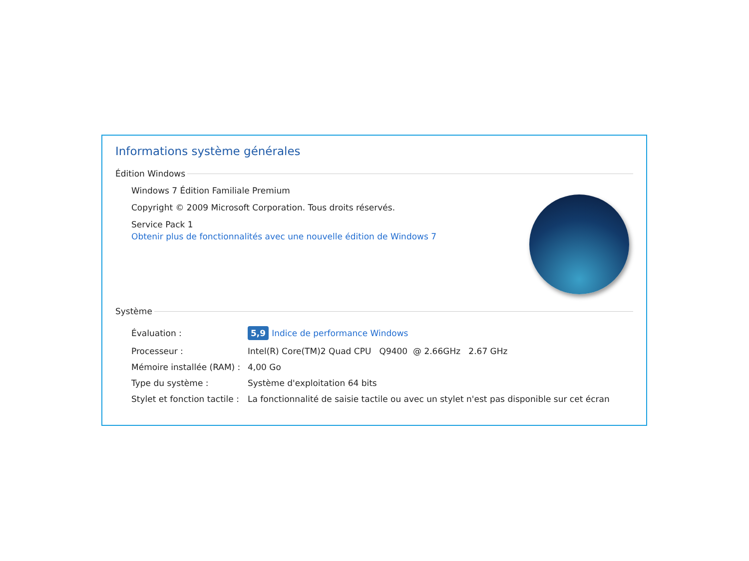Informations système générales
Édition Windows
Windows 7 Édition Familiale Premium
Copyright © 2009 Microsoft Corporation. Tous droits réservés.
Service Pack 1
Obtenir plus de fonctionnalités avec une nouvelle édition de Windows 7
Système
| Évaluation : | 5,9 Indice de performance Windows |
| Processeur : | Intel(R) Core(TM)2 Quad CPU Q9400 @ 2.66GHz 2.67 GHz |
| Mémoire installée (RAM) : | 4,00 Go |
| Type du système : | Système d'exploitation 64 bits |
| Stylet et fonction tactile : | La fonctionnalité de saisie tactile ou avec un stylet n'est pas disponible sur cet écran |